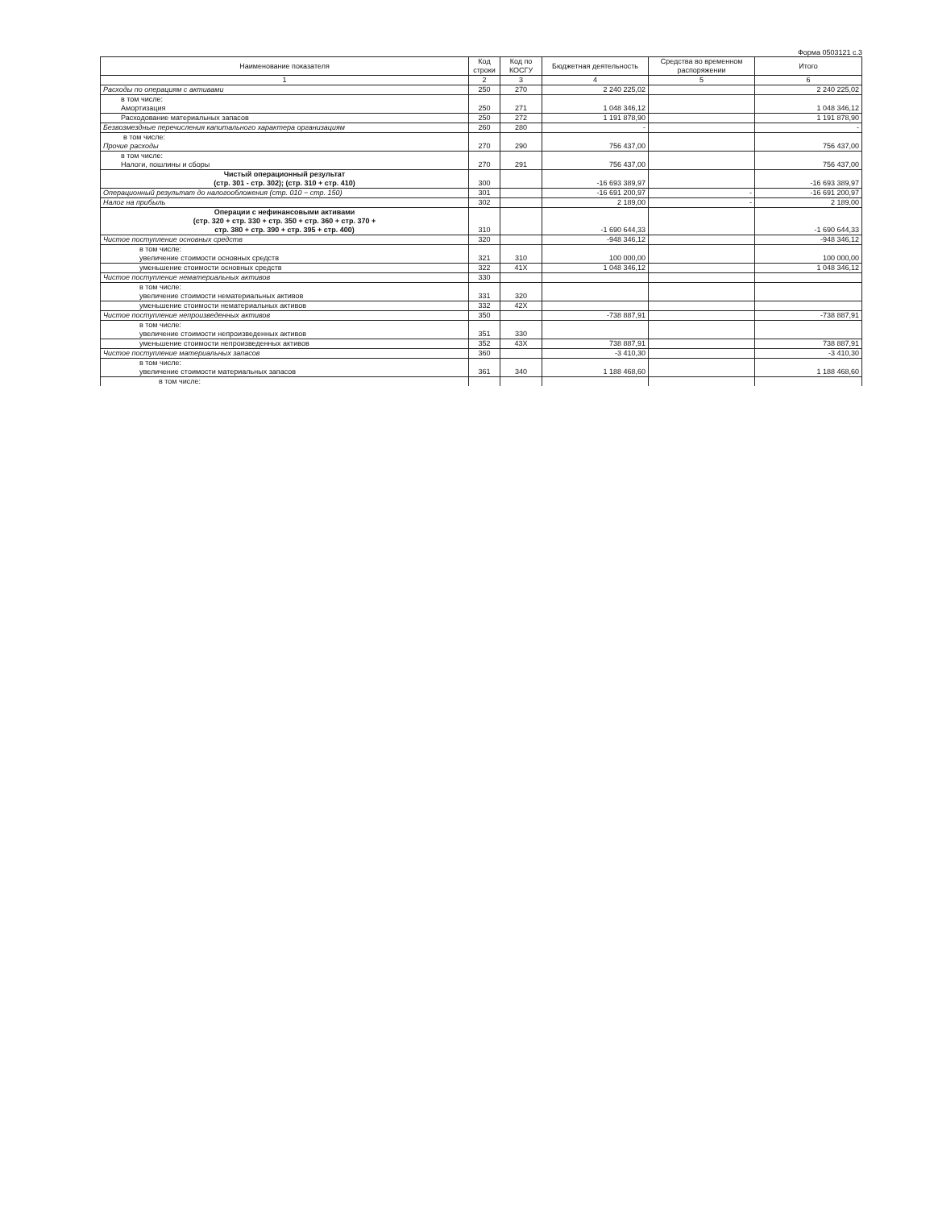Форма 0503121 с.3
| Наименование показателя | Код строки | Код по КОСГУ | Бюджетная деятельность | Средства во временном распоряжении | Итого |
| --- | --- | --- | --- | --- | --- |
| 1 | 2 | 3 | 4 | 5 | 6 |
| Расходы по операциям с активами | 250 | 270 | 2 240 225,02 | | 2 240 225,02 |
| в том числе: Амортизация | 250 | 271 | 1 048 346,12 | | 1 048 346,12 |
| Расходование материальных запасов | 250 | 272 | 1 191 878,90 | | 1 191 878,90 |
| Безвозмездные перечисления капитального характера организациям | 260 | 280 | - | | - |
| в том числе: Прочие расходы | 270 | 290 | 756 437,00 | | 756 437,00 |
| в том числе: Налоги, пошлины и сборы | 270 | 291 | 756 437,00 | | 756 437,00 |
| Чистый операционный результат (стр. 301 - стр. 302); (стр. 310 + стр. 410) | 300 | | -16 693 389,97 | | -16 693 389,97 |
| Операционный результат до налогообложения (стр. 010 − стр. 150) | 301 | | -16 691 200,97 | - | -16 691 200,97 |
| Налог на прибыль | 302 | | 2 189,00 | - | 2 189,00 |
| Операции с нефинансовыми активами (стр. 320 + стр. 330 + стр. 350 + стр. 360 + стр. 370 + стр. 380 + стр. 390 + стр. 395 + стр. 400) | 310 | | -1 690 644,33 | | -1 690 644,33 |
| Чистое поступление основных средств | 320 | | -948 346,12 | | -948 346,12 |
| в том числе: увеличение стоимости основных средств | 321 | 310 | 100 000,00 | | 100 000,00 |
| уменьшение стоимости основных средств | 322 | 41X | 1 048 346,12 | | 1 048 346,12 |
| Чистое поступление нематериальных активов | 330 | | | | |
| в том числе: увеличение стоимости нематериальных активов | 331 | 320 | | | |
| уменьшение стоимости нематериальных активов | 332 | 42X | | | |
| Чистое поступление непроизведенных активов | 350 | | -738 887,91 | | -738 887,91 |
| в том числе: увеличение стоимости непроизведенных активов | 351 | 330 | | | |
| уменьшение стоимости непроизведенных активов | 352 | 43X | 738 887,91 | | 738 887,91 |
| Чистое поступление материальных запасов | 360 | | -3 410,30 | | -3 410,30 |
| в том числе: увеличение стоимости материальных запасов | 361 | 340 | 1 188 468,60 | | 1 188 468,60 |
| в том числе: | | | | | |